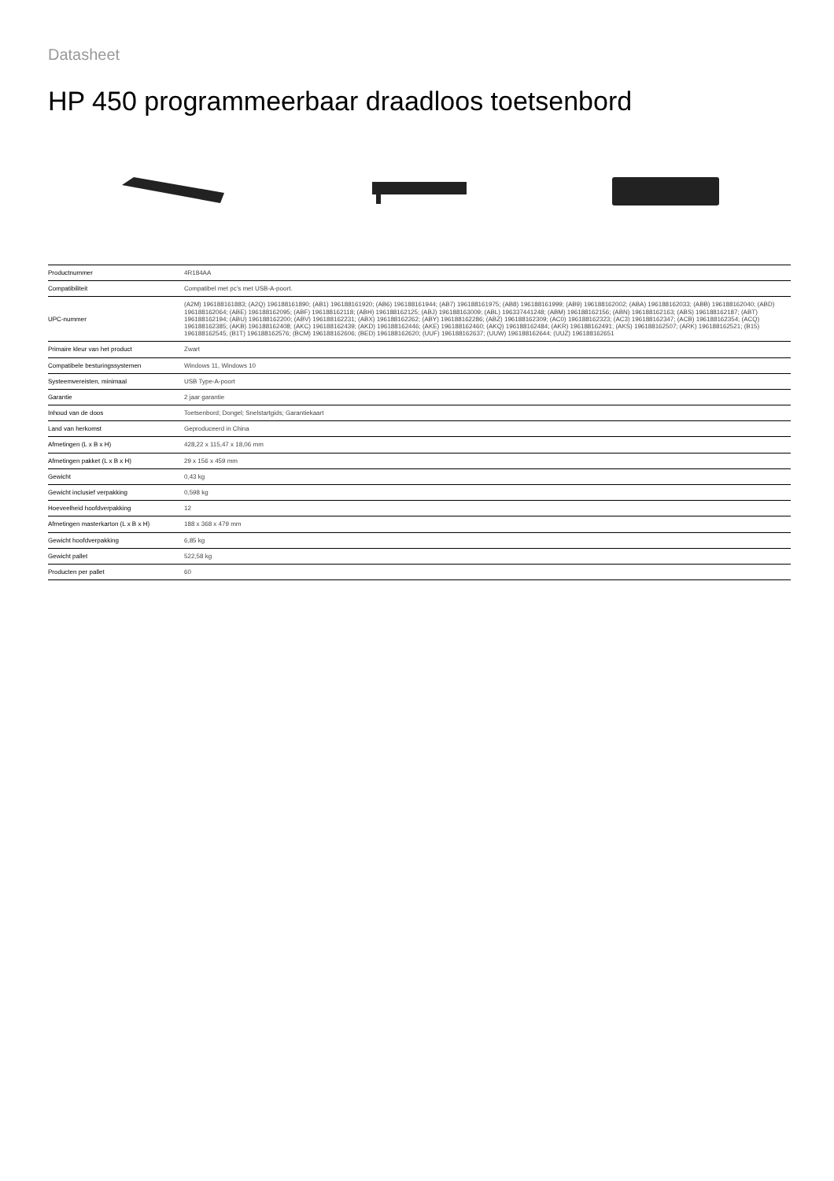Datasheet
HP 450 programmeerbaar draadloos toetsenbord
| Productnummer | 4R184AA |
| Compatibiliteit | Compatibel met pc's met USB-A-poort. |
| UPC-nummer | (A2M) 196188161883; (A2Q) 196188161890; (AB1) 196188161920; (AB6) 196188161944; (AB7) 196188161975; (AB8) 196188161999; (AB9) 196188162002; (ABA) 196188162033; (ABB) 196188162040; (ABD) 196188162064; (ABE) 196188162095; (ABF) 196188162118; (ABH) 196188162125; (ABJ) 196188163009; (ABL) 196337441248; (ABM) 196188162156; (ABN) 196188162163; (ABS) 196188162187; (ABT) 196188162194; (ABU) 196188162200; (ABV) 196188162231; (ABX) 196188162262; (ABY) 196188162286; (ABZ) 196188162309; (AC0) 196188162323; (AC3) 196188162347; (ACB) 196188162354; (ACQ) 196188162385; (AKB) 196188162408; (AKC) 196188162439; (AKD) 196188162446; (AKE) 196188162460; (AKQ) 196188162484; (AKR) 196188162491; (AKS) 196188162507; (ARK) 196188162521; (B15) 196188162545; (B1T) 196188162576; (BCM) 196188162606; (BED) 196188162620; (UUF) 196188162637; (UUW) 196188162644; (UUZ) 196188162651 |
| Primaire kleur van het product | Zwart |
| Compatibele besturingssystemen | Windows 11, Windows 10 |
| Systeemvereisten, minimaal | USB Type-A-poort |
| Garantie | 2 jaar garantie |
| Inhoud van de doos | Toetsenbord; Dongel; Snelstartgids; Garantiekaart |
| Land van herkomst | Geproduceerd in China |
| Afmetingen (L x B x H) | 428,22 x 115,47 x 18,06 mm |
| Afmetingen pakket (L x B x H) | 29 x 156 x 459 mm |
| Gewicht | 0,43 kg |
| Gewicht inclusief verpakking | 0,598 kg |
| Hoeveelheid hoofdverpakking | 12 |
| Afmetingen masterkarton (L x B x H) | 188 x 368 x 479 mm |
| Gewicht hoofdverpakking | 6,85 kg |
| Gewicht pallet | 522,58 kg |
| Producten per pallet | 60 |